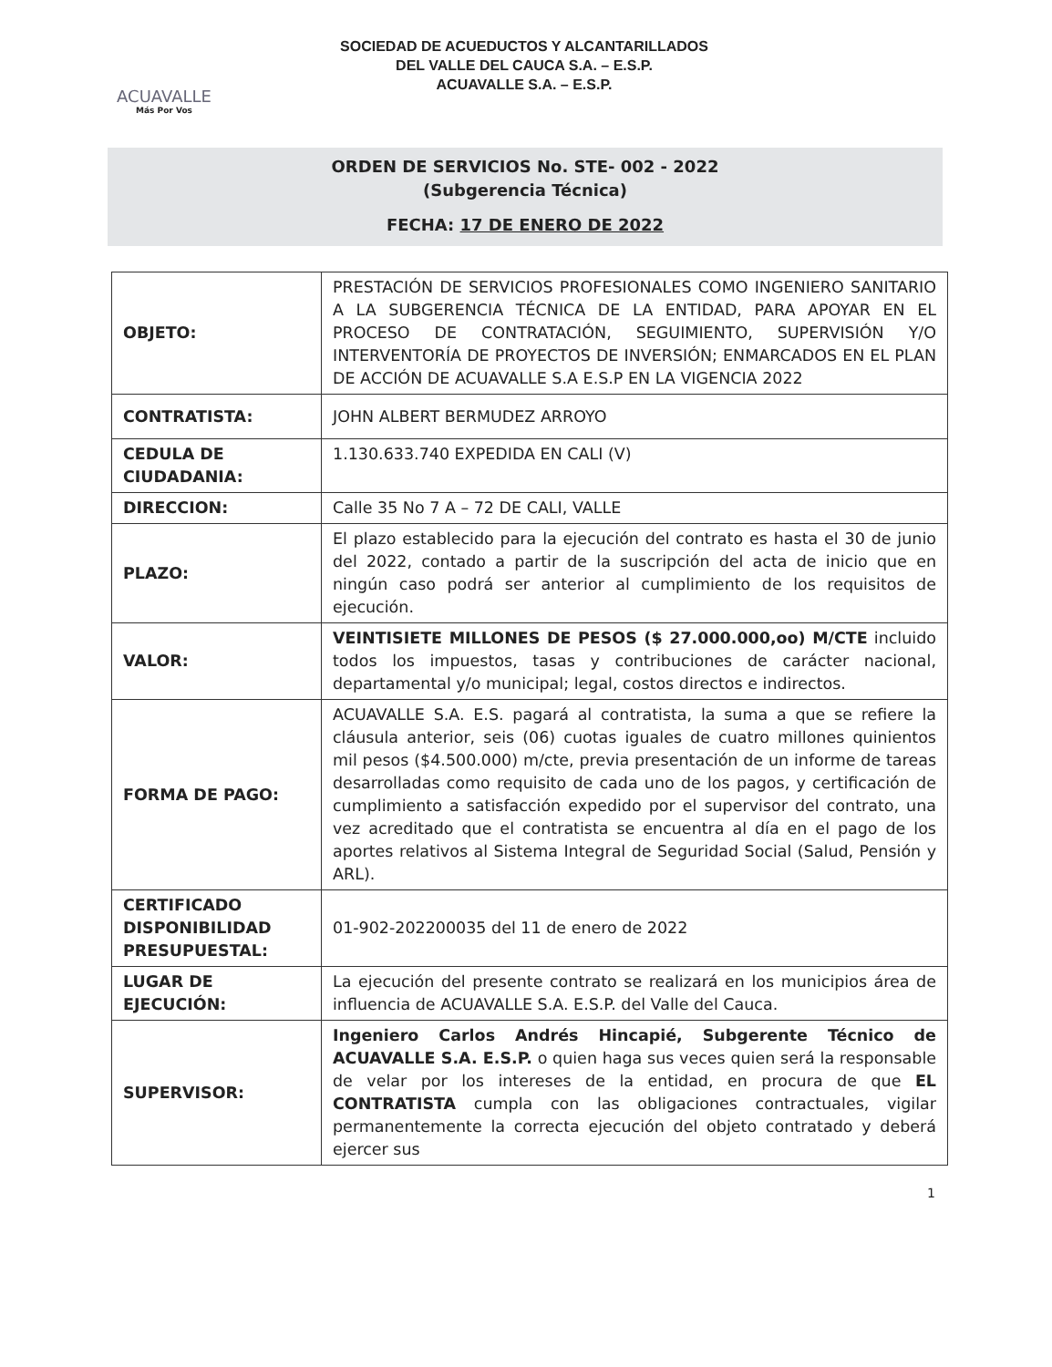ACUAVALLE
Más Por Vos
SOCIEDAD DE ACUEDUCTOS Y ALCANTARILLADOS
DEL VALLE DEL CAUCA S.A. – E.S.P.
ACUAVALLE S.A. – E.S.P.
ORDEN DE SERVICIOS No. STE- 002 - 2022
(Subgerencia Técnica)
FECHA: 17 DE ENERO DE 2022
| OBJETO: | PRESTACIÓN DE SERVICIOS PROFESIONALES COMO INGENIERO SANITARIO A LA SUBGERENCIA TÉCNICA DE LA ENTIDAD, PARA APOYAR EN EL PROCESO DE CONTRATACIÓN, SEGUIMIENTO, SUPERVISIÓN Y/O INTERVENTORÍA DE PROYECTOS DE INVERSIÓN; ENMARCADOS EN EL PLAN DE ACCIÓN DE ACUAVALLE S.A E.S.P EN LA VIGENCIA 2022 |
| CONTRATISTA: | JOHN ALBERT BERMUDEZ ARROYO |
| CEDULA DE CIUDADANIA: | 1.130.633.740 EXPEDIDA EN CALI (V) |
| DIRECCION: | Calle 35 No 7 A – 72 DE CALI, VALLE |
| PLAZO: | El plazo establecido para la ejecución del contrato es hasta el 30 de junio del 2022, contado a partir de la suscripción del acta de inicio que en ningún caso podrá ser anterior al cumplimiento de los requisitos de ejecución. |
| VALOR: | VEINTISIETE MILLONES DE PESOS ($ 27.000.000,oo) M/CTE incluido todos los impuestos, tasas y contribuciones de carácter nacional, departamental y/o municipal; legal, costos directos e indirectos. |
| FORMA DE PAGO: | ACUAVALLE S.A. E.S. pagará al contratista, la suma a que se refiere la cláusula anterior, seis (06) cuotas iguales de cuatro millones quinientos mil pesos ($4.500.000) m/cte, previa presentación de un informe de tareas desarrolladas como requisito de cada uno de los pagos, y certificación de cumplimiento a satisfacción expedido por el supervisor del contrato, una vez acreditado que el contratista se encuentra al día en el pago de los aportes relativos al Sistema Integral de Seguridad Social (Salud, Pensión y ARL). |
| CERTIFICADO DISPONIBILIDAD PRESUPUESTAL: | 01-902-202200035 del 11 de enero de 2022 |
| LUGAR DE EJECUCIÓN: | La ejecución del presente contrato se realizará en los municipios área de influencia de ACUAVALLE S.A. E.S.P. del Valle del Cauca. |
| SUPERVISOR: | Ingeniero Carlos Andrés Hincapié, Subgerente Técnico de ACUAVALLE S.A. E.S.P. o quien haga sus veces quien será la responsable de velar por los intereses de la entidad, en procura de que EL CONTRATISTA cumpla con las obligaciones contractuales, vigilar permanentemente la correcta ejecución del objeto contratado y deberá ejercer sus |
1